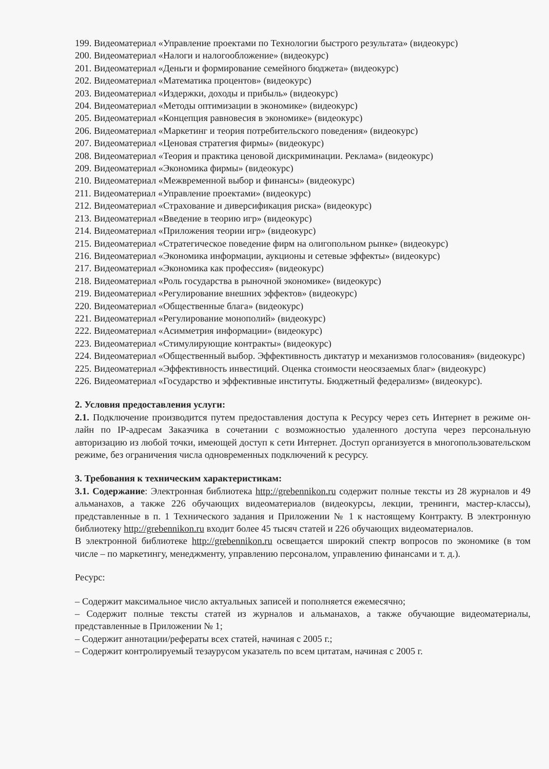199. Видеоматериал «Управление проектами по Технологии быстрого результата» (видеокурс)
200. Видеоматериал «Налоги и налогообложение» (видеокурс)
201. Видеоматериал «Деньги и формирование семейного бюджета» (видеокурс)
202. Видеоматериал «Математика процентов» (видеокурс)
203. Видеоматериал «Издержки, доходы и прибыль» (видеокурс)
204. Видеоматериал «Методы оптимизации в экономике» (видеокурс)
205. Видеоматериал «Концепция равновесия в экономике» (видеокурс)
206. Видеоматериал «Маркетинг и теория потребительского поведения» (видеокурс)
207. Видеоматериал «Ценовая стратегия фирмы» (видеокурс)
208. Видеоматериал «Теория и практика ценовой дискриминации. Реклама» (видеокурс)
209. Видеоматериал «Экономика фирмы» (видеокурс)
210. Видеоматериал «Межвременной выбор и финансы» (видеокурс)
211. Видеоматериал «Управление проектами» (видеокурс)
212. Видеоматериал «Страхование и диверсификация риска» (видеокурс)
213. Видеоматериал «Введение в теорию игр» (видеокурс)
214. Видеоматериал «Приложения теории игр» (видеокурс)
215. Видеоматериал «Стратегическое поведение фирм на олигопольном рынке» (видеокурс)
216. Видеоматериал «Экономика информации, аукционы и сетевые эффекты» (видеокурс)
217. Видеоматериал «Экономика как профессия» (видеокурс)
218. Видеоматериал «Роль государства в рыночной экономике» (видеокурс)
219. Видеоматериал «Регулирование внешних эффектов» (видеокурс)
220. Видеоматериал «Общественные блага» (видеокурс)
221. Видеоматериал «Регулирование монополий» (видеокурс)
222. Видеоматериал «Асимметрия информации» (видеокурс)
223. Видеоматериал «Стимулирующие контракты» (видеокурс)
224. Видеоматериал «Общественный выбор. Эффективность диктатур и механизмов голосования» (видеокурс)
225. Видеоматериал «Эффективность инвестиций. Оценка стоимости неосязаемых благ» (видеокурс)
226. Видеоматериал «Государство и эффективные институты. Бюджетный федерализм» (видеокурс).
2. Условия предоставления услуги:
2.1. Подключение производится путем предоставления доступа к Ресурсу через сеть Интернет в режиме он-лайн по IP-адресам Заказчика в сочетании с возможностью удаленного доступа через персональную авторизацию из любой точки, имеющей доступ к сети Интернет. Доступ организуется в многопользовательском режиме, без ограничения числа одновременных подключений к ресурсу.
3. Требования к техническим характеристикам:
3.1. Содержание: Электронная библиотека http://grebennikon.ru содержит полные тексты из 28 журналов и 49 альманахов, а также 226 обучающих видеоматериалов (видеокурсы, лекции, тренинги, мастер-классы), представленные в п. 1 Технического задания и Приложении № 1 к настоящему Контракту. В электронную библиотеку http://grebennikon.ru входит более 45 тысяч статей и 226 обучающих видеоматериалов.
В электронной библиотеке http://grebennikon.ru освещается широкий спектр вопросов по экономике (в том числе – по маркетингу, менеджменту, управлению персоналом, управлению финансами и т. д.).
Ресурс:
– Содержит максимальное число актуальных записей и пополняется ежемесячно;
– Содержит полные тексты статей из журналов и альманахов, а также обучающие видеоматериалы, представленные в Приложении № 1;
– Содержит аннотации/рефераты всех статей, начиная с 2005 г.;
– Содержит контролируемый тезаурусом указатель по всем цитатам, начиная с 2005 г.